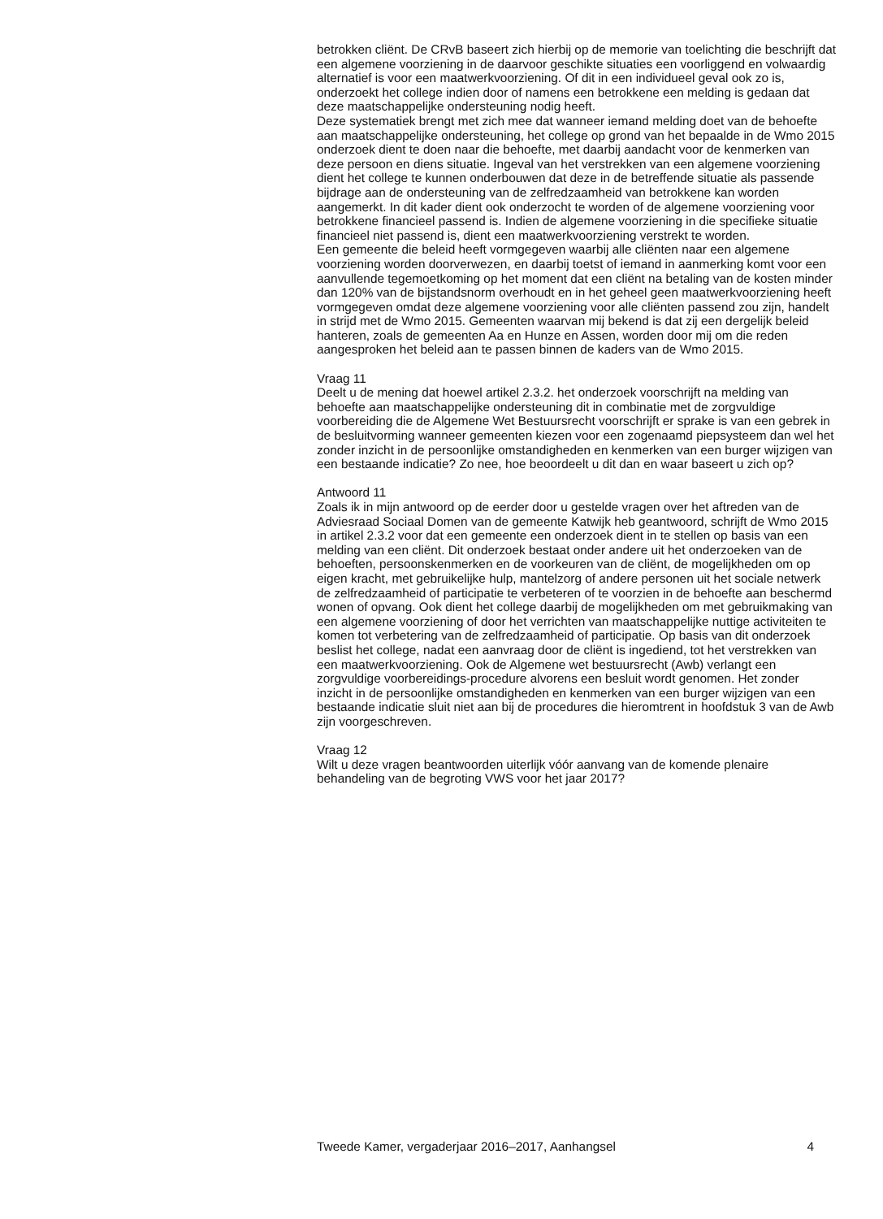betrokken cliënt. De CRvB baseert zich hierbij op de memorie van toelichting die beschrijft dat een algemene voorziening in de daarvoor geschikte situaties een voorliggend en volwaardig alternatief is voor een maatwerkvoorziening. Of dit in een individueel geval ook zo is, onderzoekt het college indien door of namens een betrokkene een melding is gedaan dat deze maatschappelijke ondersteuning nodig heeft.
Deze systematiek brengt met zich mee dat wanneer iemand melding doet van de behoefte aan maatschappelijke ondersteuning, het college op grond van het bepaalde in de Wmo 2015 onderzoek dient te doen naar die behoefte, met daarbij aandacht voor de kenmerken van deze persoon en diens situatie. Ingeval van het verstrekken van een algemene voorziening dient het college te kunnen onderbouwen dat deze in de betreffende situatie als passende bijdrage aan de ondersteuning van de zelfredzaamheid van betrokkene kan worden aangemerkt. In dit kader dient ook onderzocht te worden of de algemene voorziening voor betrokkene financieel passend is. Indien de algemene voorziening in die specifieke situatie financieel niet passend is, dient een maatwerkvoorziening verstrekt te worden.
Een gemeente die beleid heeft vormgegeven waarbij alle cliënten naar een algemene voorziening worden doorverwezen, en daarbij toetst of iemand in aanmerking komt voor een aanvullende tegemoetkoming op het moment dat een cliënt na betaling van de kosten minder dan 120% van de bijstandsnorm overhoudt en in het geheel geen maatwerkvoorziening heeft vormgegeven omdat deze algemene voorziening voor alle cliënten passend zou zijn, handelt in strijd met de Wmo 2015. Gemeenten waarvan mij bekend is dat zij een dergelijk beleid hanteren, zoals de gemeenten Aa en Hunze en Assen, worden door mij om die reden aangesproken het beleid aan te passen binnen de kaders van de Wmo 2015.
Vraag 11
Deelt u de mening dat hoewel artikel 2.3.2. het onderzoek voorschrijft na melding van behoefte aan maatschappelijke ondersteuning dit in combinatie met de zorgvuldige voorbereiding die de Algemene Wet Bestuursrecht voorschrijft er sprake is van een gebrek in de besluitvorming wanneer gemeenten kiezen voor een zogenaamd piepsysteem dan wel het zonder inzicht in de persoonlijke omstandigheden en kenmerken van een burger wijzigen van een bestaande indicatie? Zo nee, hoe beoordeelt u dit dan en waar baseert u zich op?
Antwoord 11
Zoals ik in mijn antwoord op de eerder door u gestelde vragen over het aftreden van de Adviesraad Sociaal Domen van de gemeente Katwijk heb geantwoord, schrijft de Wmo 2015 in artikel 2.3.2 voor dat een gemeente een onderzoek dient in te stellen op basis van een melding van een cliënt. Dit onderzoek bestaat onder andere uit het onderzoeken van de behoeften, persoonskenmerken en de voorkeuren van de cliënt, de mogelijkheden om op eigen kracht, met gebruikelijke hulp, mantelzorg of andere personen uit het sociale netwerk de zelfredzaamheid of participatie te verbeteren of te voorzien in de behoefte aan beschermd wonen of opvang. Ook dient het college daarbij de mogelijkheden om met gebruikmaking van een algemene voorziening of door het verrichten van maatschappelijke nuttige activiteiten te komen tot verbetering van de zelfredzaamheid of participatie. Op basis van dit onderzoek beslist het college, nadat een aanvraag door de cliënt is ingediend, tot het verstrekken van een maatwerkvoorziening. Ook de Algemene wet bestuursrecht (Awb) verlangt een zorgvuldige voorbereidings-procedure alvorens een besluit wordt genomen. Het zonder inzicht in de persoonlijke omstandigheden en kenmerken van een burger wijzigen van een bestaande indicatie sluit niet aan bij de procedures die hieromtrent in hoofdstuk 3 van de Awb zijn voorgeschreven.
Vraag 12
Wilt u deze vragen beantwoorden uiterlijk vóór aanvang van de komende plenaire behandeling van de begroting VWS voor het jaar 2017?
Tweede Kamer, vergaderjaar 2016–2017, Aanhangsel 4